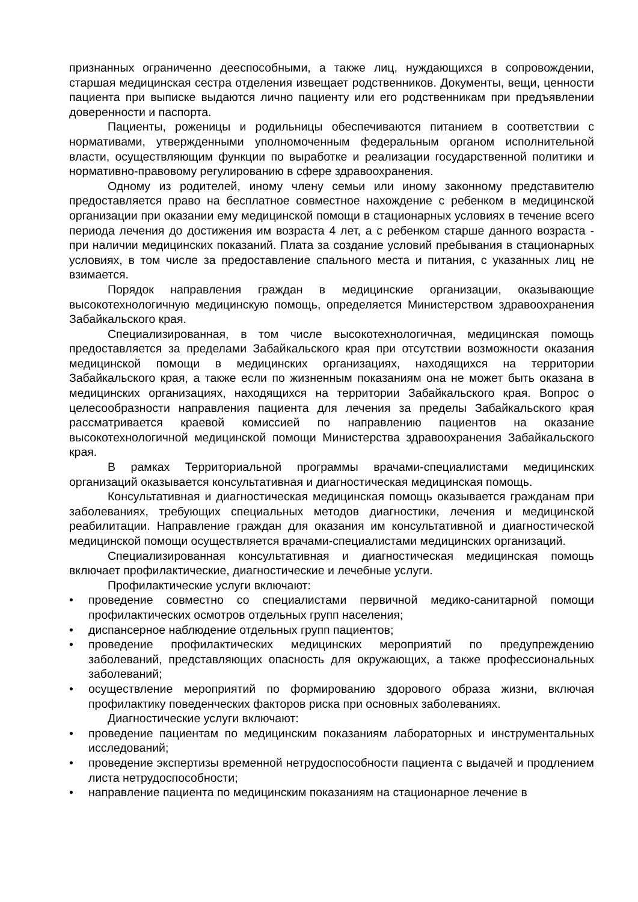признанных ограниченно дееспособными, а также лиц, нуждающихся в сопровождении, старшая медицинская сестра отделения извещает родственников. Документы, вещи, ценности пациента при выписке выдаются лично пациенту или его родственникам при предъявлении доверенности и паспорта.
Пациенты, роженицы и родильницы обеспечиваются питанием в соответствии с нормативами, утвержденными уполномоченным федеральным органом исполнительной власти, осуществляющим функции по выработке и реализации государственной политики и нормативно-правовому регулированию в сфере здравоохранения.
Одному из родителей, иному члену семьи или иному законному представителю предоставляется право на бесплатное совместное нахождение с ребенком в медицинской организации при оказании ему медицинской помощи в стационарных условиях в течение всего периода лечения до достижения им возраста 4 лет, а с ребенком старше данного возраста - при наличии медицинских показаний. Плата за создание условий пребывания в стационарных условиях, в том числе за предоставление спального места и питания, с указанных лиц не взимается.
Порядок направления граждан в медицинские организации, оказывающие высокотехнологичную медицинскую помощь, определяется Министерством здравоохранения Забайкальского края.
Специализированная, в том числе высокотехнологичная, медицинская помощь предоставляется за пределами Забайкальского края при отсутствии возможности оказания медицинской помощи в медицинских организациях, находящихся на территории Забайкальского края, а также если по жизненным показаниям она не может быть оказана в медицинских организациях, находящихся на территории Забайкальского края. Вопрос о целесообразности направления пациента для лечения за пределы Забайкальского края рассматривается краевой комиссией по направлению пациентов на оказание высокотехнологичной медицинской помощи Министерства здравоохранения Забайкальского края.
В рамках Территориальной программы врачами-специалистами медицинских организаций оказывается консультативная и диагностическая медицинская помощь.
Консультативная и диагностическая медицинская помощь оказывается гражданам при заболеваниях, требующих специальных методов диагностики, лечения и медицинской реабилитации. Направление граждан для оказания им консультативной и диагностической медицинской помощи осуществляется врачами-специалистами медицинских организаций.
Специализированная консультативная и диагностическая медицинская помощь включает профилактические, диагностические и лечебные услуги.
Профилактические услуги включают:
• проведение совместно со специалистами первичной медико-санитарной помощи профилактических осмотров отдельных групп населения;
• диспансерное наблюдение отдельных групп пациентов;
• проведение профилактических медицинских мероприятий по предупреждению заболеваний, представляющих опасность для окружающих, а также профессиональных заболеваний;
• осуществление мероприятий по формированию здорового образа жизни, включая профилактику поведенческих факторов риска при основных заболеваниях.
Диагностические услуги включают:
• проведение пациентам по медицинским показаниям лабораторных и инструментальных исследований;
• проведение экспертизы временной нетрудоспособности пациента с выдачей и продлением листа нетрудоспособности;
• направление пациента по медицинским показаниям на стационарное лечение в